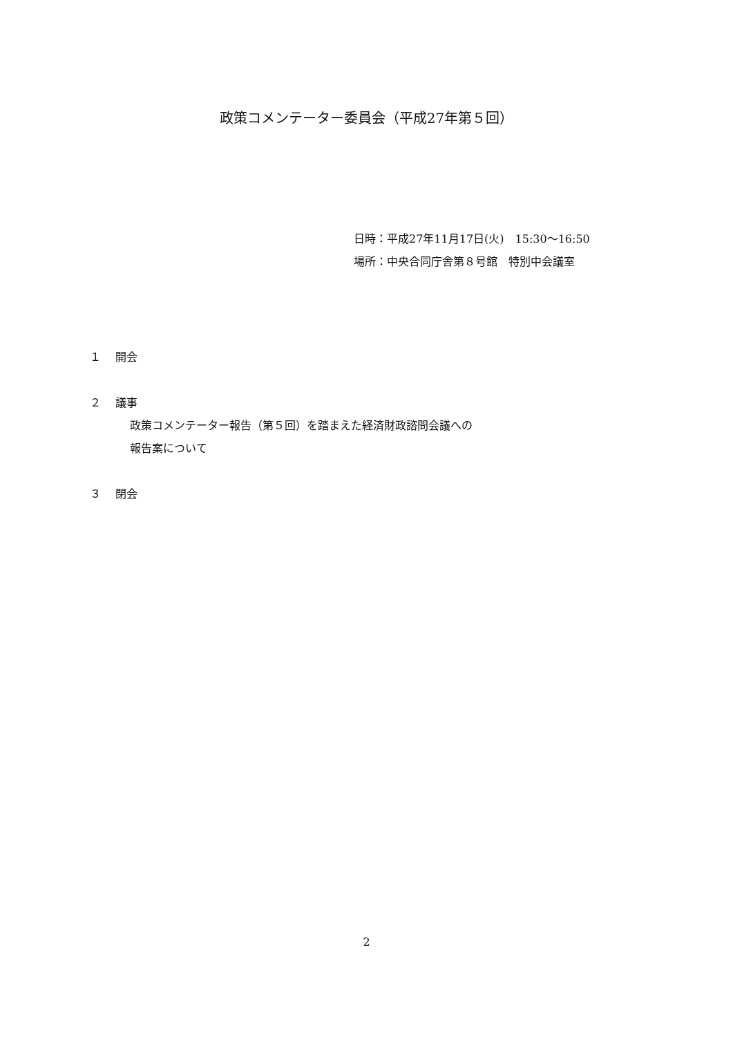政策コメンテーター委員会（平成27年第５回）
日時：平成27年11月17日(火)　15:30～16:50
場所：中央合同庁舎第８号館　特別中会議室
１ 開会
２ 議事
政策コメンテーター報告（第５回）を踏まえた経済財政諮問会議への
報告案について
３ 閉会
2